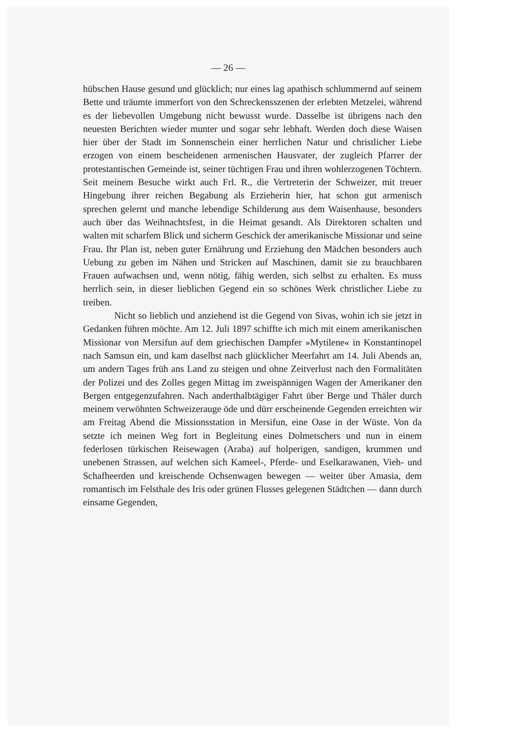— 26 —
hübschen Hause gesund und glücklich; nur eines lag apathisch schlummernd auf seinem Bette und träumte immerfort von den Schreckensszenen der erlebten Metzelei, während es der liebevollen Umgebung nicht bewusst wurde. Dasselbe ist übrigens nach den neuesten Berichten wieder munter und sogar sehr lebhaft. Werden doch diese Waisen hier über der Stadt im Sonnenschein einer herrlichen Natur und christlicher Liebe erzogen von einem bescheidenen armenischen Hausvater, der zugleich Pfarrer der protestantischen Gemeinde ist, seiner tüchtigen Frau und ihren wohlerzogenen Töchtern. Seit meinem Besuche wirkt auch Frl. R., die Vertreterin der Schweizer, mit treuer Hingebung ihrer reichen Begabung als Erzieherin hier, hat schon gut armenisch sprechen gelernt und manche lebendige Schilderung aus dem Waisenhause, besonders auch über das Weihnachtsfest, in die Heimat gesandt. Als Direktoren schalten und walten mit scharfem Blick und sicherm Geschick der amerikanische Missionar und seine Frau. Ihr Plan ist, neben guter Ernährung und Erziehung den Mädchen besonders auch Uebung zu geben im Nähen und Stricken auf Maschinen, damit sie zu brauchbaren Frauen aufwachsen und, wenn nötig, fähig werden, sich selbst zu erhalten. Es muss herrlich sein, in dieser lieblichen Gegend ein so schönes Werk christlicher Liebe zu treiben.
Nicht so lieblich und anziehend ist die Gegend von Sivas, wohin ich sie jetzt in Gedanken führen möchte. Am 12. Juli 1897 schiffte ich mich mit einem amerikanischen Missionar von Mersifun auf dem griechischen Dampfer »Mytilene« in Konstantinopel nach Samsun ein, und kam daselbst nach glücklicher Meerfahrt am 14. Juli Abends an, um andern Tages früh ans Land zu steigen und ohne Zeitverlust nach den Formalitäten der Polizei und des Zolles gegen Mittag im zweispännigen Wagen der Amerikaner den Bergen entgegenzufahren. Nach anderthalbtägiger Fahrt über Berge und Thäler durch meinem verwöhnten Schweizerauge öde und dürr erscheinende Gegenden erreichten wir am Freitag Abend die Missionsstation in Mersifun, eine Oase in der Wüste. Von da setzte ich meinen Weg fort in Begleitung eines Dolmetschers und nun in einem federlosen türkischen Reisewagen (Araba) auf holperigen, sandigen, krummen und unebenen Strassen, auf welchen sich Kameel-, Pferde- und Eselkarawanen, Vieh- und Schafheerden und kreischende Ochsenwagen bewegen — weiter über Amasia, dem romantisch im Felsthale des Iris oder grünen Flusses gelegenen Städtchen — dann durch einsame Gegenden,